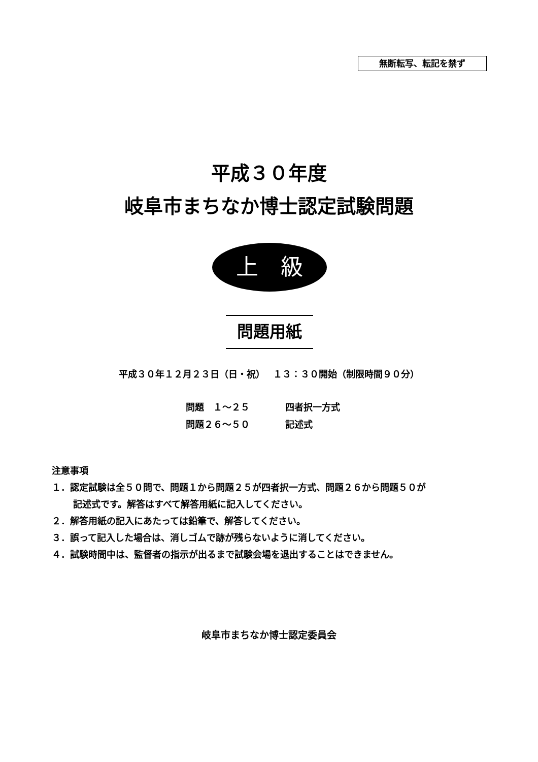無断転写、転記を禁ず
平成３０年度
岐阜市まちなか博士認定試験問題
上　級
問題用紙
平成３０年１２月２３日（日・祝）　 １３：３０開始（制限時間９０分）
問題　１～２５ 四者択一方式
問題２６～５０ 記述式
注意事項
１．認定試験は全５０問で、問題１から問題２５が四者択一方式、問題２６から問題５０が
記述式です。解答はすべて解答用紙に記入してください。
２．解答用紙の記入にあたっては鉛筆で、解答してください。
３．誤って記入した場合は、消しゴムで跡が残らないように消してください。
４．試験時間中は、監督者の指示が出るまで試験会場を退出することはできません。
岐阜市まちなか博士認定委員会